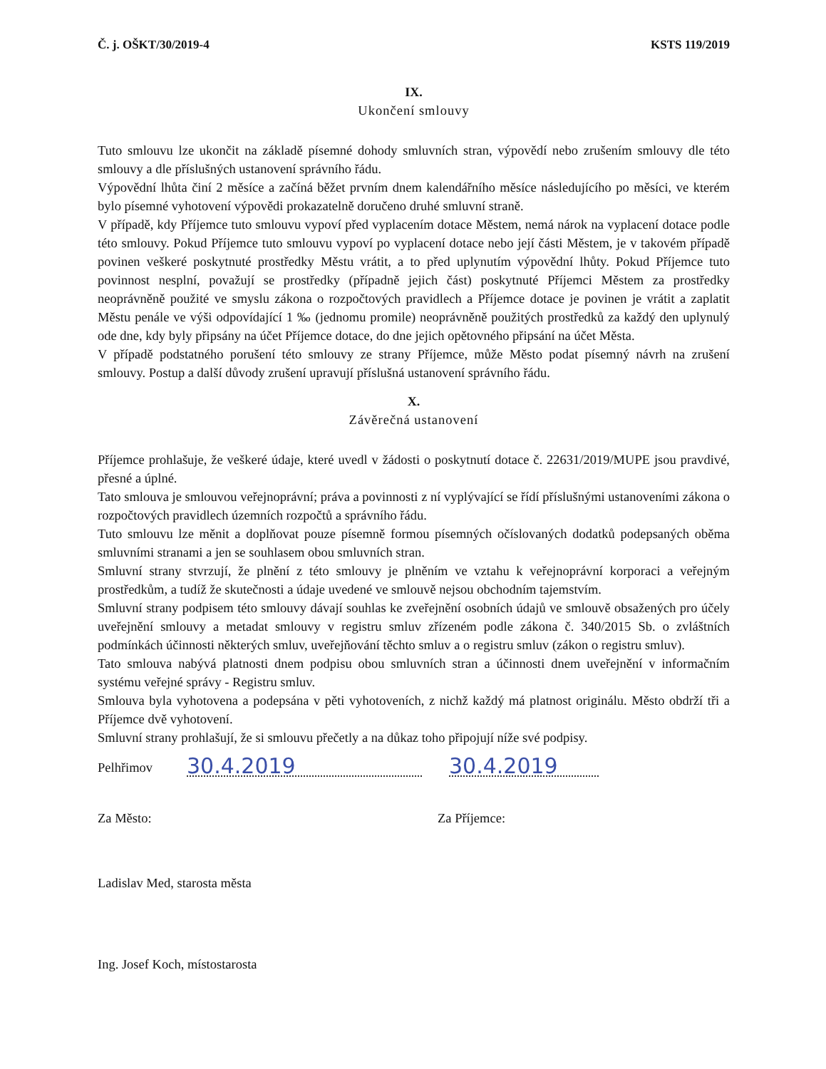Č. j. OŠKT/30/2019-4 KSTS 119/2019
IX.
Ukončení smlouvy
Tuto smlouvu lze ukončit na základě písemné dohody smluvních stran, výpovědí nebo zrušením smlouvy dle této smlouvy a dle příslušných ustanovení správního řádu.
Výpovědní lhůta činí 2 měsíce a začíná běžet prvním dnem kalendářního měsíce následujícího po měsíci, ve kterém bylo písemné vyhotovení výpovědi prokazatelně doručeno druhé smluvní straně.
V případě, kdy Příjemce tuto smlouvu vypoví před vyplacením dotace Městem, nemá nárok na vyplacení dotace podle této smlouvy. Pokud Příjemce tuto smlouvu vypoví po vyplacení dotace nebo její části Městem, je v takovém případě povinen veškeré poskytnuté prostředky Městu vrátit, a to před uplynutím výpovědní lhůty. Pokud Příjemce tuto povinnost nesplní, považují se prostředky (případně jejich část) poskytnuté Příjemci Městem za prostředky neoprávněně použité ve smyslu zákona o rozpočtových pravidlech a Příjemce dotace je povinen je vrátit a zaplatit Městu penále ve výši odpovídající 1 ‰ (jednomu promile) neoprávněně použitých prostředků za každý den uplynulý ode dne, kdy byly připsány na účet Příjemce dotace, do dne jejich opětovného připsání na účet Města.
V případě podstatného porušení této smlouvy ze strany Příjemce, může Město podat písemný návrh na zrušení smlouvy. Postup a další důvody zrušení upravují příslušná ustanovení správního řádu.
X.
Závěrečná ustanovení
Příjemce prohlašuje, že veškeré údaje, které uvedl v žádosti o poskytnutí dotace č. 22631/2019/MUPE jsou pravdivé, přesné a úplné.
Tato smlouva je smlouvou veřejnoprávní; práva a povinnosti z ní vyplývající se řídí příslušnými ustanoveními zákona o rozpočtových pravidlech územních rozpočtů a správního řádu.
Tuto smlouvu lze měnit a doplňovat pouze písemně formou písemných očíslovaných dodatků podepsaných oběma smluvními stranami a jen se souhlasem obou smluvních stran.
Smluvní strany stvrzují, že plnění z této smlouvy je plněním ve vztahu k veřejnoprávní korporaci a veřejným prostředkům, a tudíž že skutečnosti a údaje uvedené ve smlouvě nejsou obchodním tajemstvím.
Smluvní strany podpisem této smlouvy dávají souhlas ke zveřejnění osobních údajů ve smlouvě obsažených pro účely uveřejnění smlouvy a metadat smlouvy v registru smluv zřízeném podle zákona č. 340/2015 Sb. o zvláštních podmínkách účinnosti některých smluv, uveřejňování těchto smluv a o registru smluv (zákon o registru smluv).
Tato smlouva nabývá platnosti dnem podpisu obou smluvních stran a účinnosti dnem uveřejnění v informačním systému veřejné správy - Registru smluv.
Smlouva byla vyhotovena a podepsána v pěti vyhotoveních, z nichž každý má platnost originálu. Město obdrží tři a Příjemce dvě vyhotovení.
Smluvní strany prohlašují, že si smlouvu přečetly a na důkaz toho připojují níže své podpisy.
Pelhřimov 30.4.2019 30.4.2019
Za Město: Za Příjemce:
Ladislav Med, starosta města
Ing. Josef Koch, místostarosta